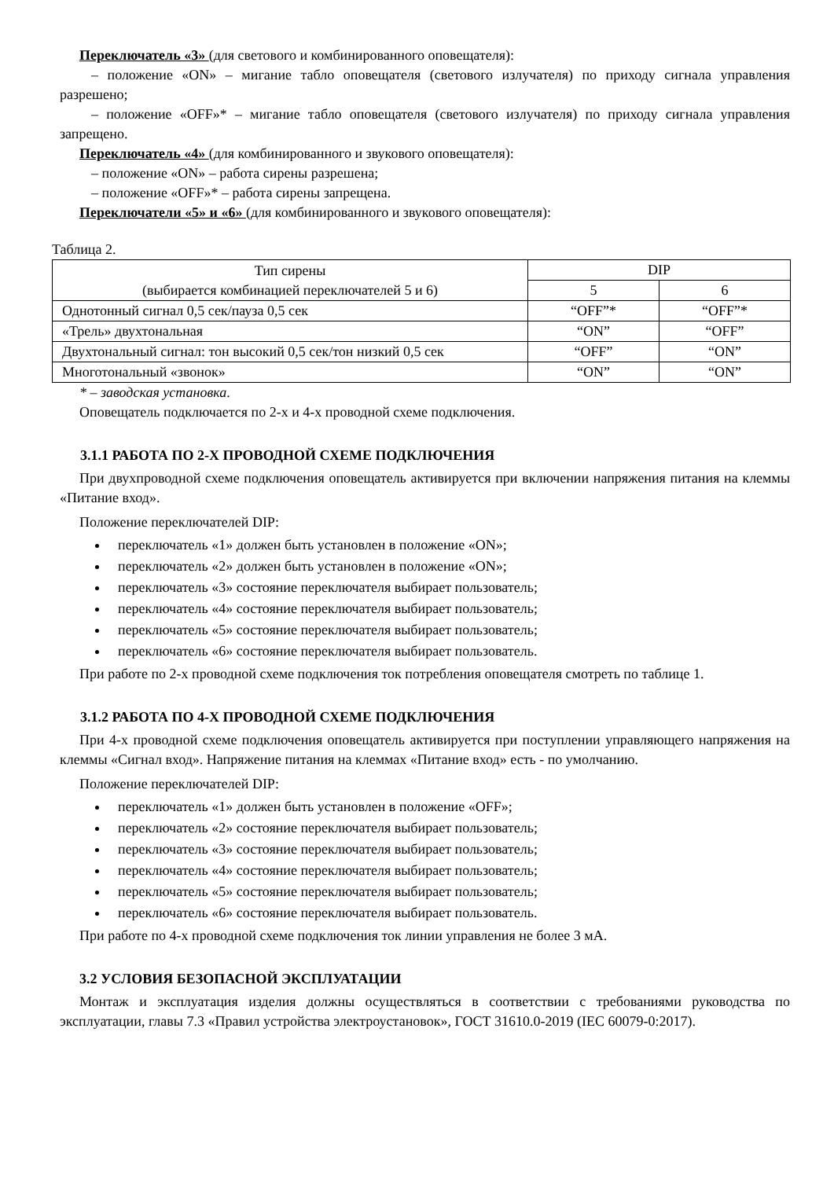Переключатель «3» (для светового и комбинированного оповещателя):
– положение «ON» – мигание табло оповещателя (светового излучателя) по приходу сигнала управления разрешено;
– положение «OFF»* – мигание табло оповещателя (светового излучателя) по приходу сигнала управления запрещено.
Переключатель «4» (для комбинированного и звукового оповещателя):
– положение «ON» – работа сирены разрешена;
– положение «OFF»* – работа сирены запрещена.
Переключатели «5» и «6» (для комбинированного и звукового оповещателя):
Таблица 2.
| Тип сирены (выбирается комбинацией переключателей 5 и 6) | DIP | |
| | 5 | 6 |
| Однотонный сигнал 0,5 сек/пауза 0,5 сек | “OFF”* | “OFF”* |
| «Трель» двухтональная | “ON” | “OFF” |
| Двухтональный сигнал: тон высокий 0,5 сек/тон низкий 0,5 сек | “OFF” | “ON” |
| Многотональный «звонок» | “ON” | “ON” |
* – заводская установка.
Оповещатель подключается по 2-х и 4-х проводной схеме подключения.
3.1.1 РАБОТА ПО 2-Х ПРОВОДНОЙ СХЕМЕ ПОДКЛЮЧЕНИЯ
При двухпроводной схеме подключения оповещатель активируется при включении напряжения питания на клеммы «Питание вход».
Положение переключателей DIP:
переключатель «1» должен быть установлен в положение «ON»;
переключатель «2» должен быть установлен в положение «ON»;
переключатель «3» состояние переключателя выбирает пользователь;
переключатель «4» состояние переключателя выбирает пользователь;
переключатель «5» состояние переключателя выбирает пользователь;
переключатель «6» состояние переключателя выбирает пользователь.
При работе по 2-х проводной схеме подключения ток потребления оповещателя смотреть по таблице 1.
3.1.2 РАБОТА ПО 4-Х ПРОВОДНОЙ СХЕМЕ ПОДКЛЮЧЕНИЯ
При 4-х проводной схеме подключения оповещатель активируется при поступлении управляющего напряжения на клеммы «Сигнал вход». Напряжение питания на клеммах «Питание вход» есть - по умолчанию.
Положение переключателей DIP:
переключатель «1» должен быть установлен в положение «OFF»;
переключатель «2» состояние переключателя выбирает пользователь;
переключатель «3» состояние переключателя выбирает пользователь;
переключатель «4» состояние переключателя выбирает пользователь;
переключатель «5» состояние переключателя выбирает пользователь;
переключатель «6» состояние переключателя выбирает пользователь.
При работе по 4-х проводной схеме подключения ток линии управления не более 3 мА.
3.2 УСЛОВИЯ БЕЗОПАСНОЙ ЭКСПЛУАТАЦИИ
Монтаж и эксплуатация изделия должны осуществляться в соответствии с требованиями руководства по эксплуатации, главы 7.3 «Правил устройства электроустановок», ГОСТ 31610.0-2019 (IEC 60079-0:2017).